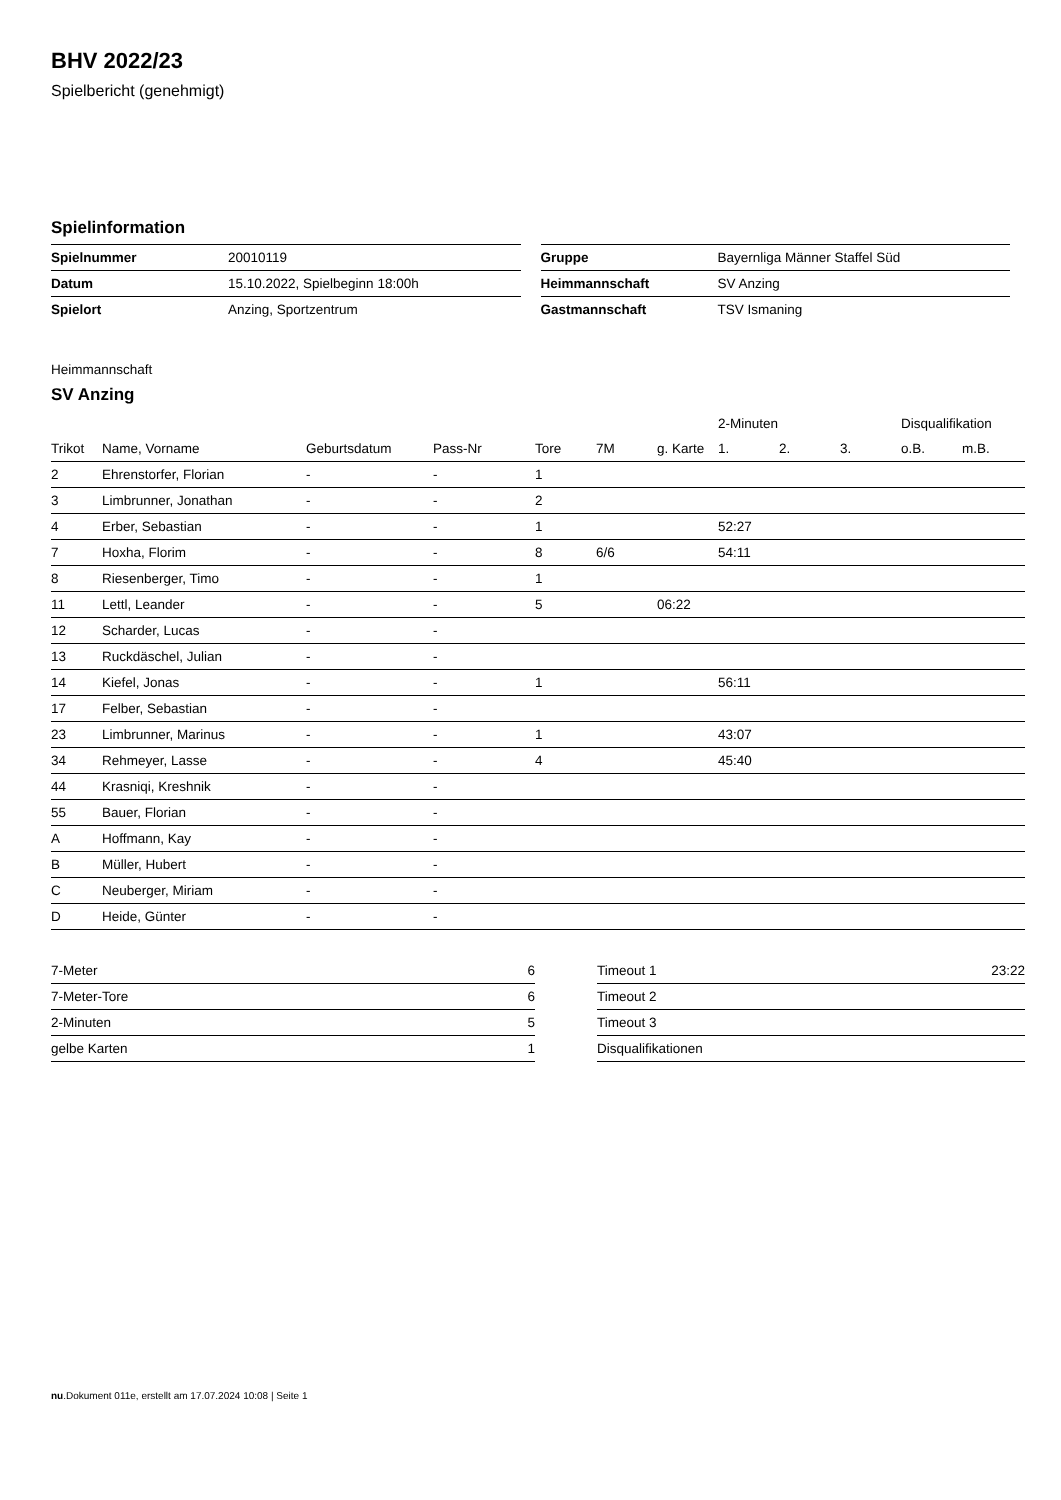BHV 2022/23
Spielbericht (genehmigt)
Spielinformation
| Spielnummer | 20010119 |
| Datum | 15.10.2022, Spielbeginn 18:00h |
| Spielort | Anzing, Sportzentrum |
| Gruppe | Bayernliga Männer Staffel Süd |
| Heimmannschaft | SV Anzing |
| Gastmannschaft | TSV Ismaning |
Heimmannschaft
SV Anzing
| | | | | | | | 2-Minuten | | | Disqualifikation | |
| --- | --- | --- | --- | --- | --- | --- | --- | --- | --- | --- | --- |
| Trikot | Name, Vorname | Geburtsdatum | Pass-Nr | Tore | 7M | g. Karte | 1. | 2. | 3. | o.B. | m.B. |
| 2 | Ehrenstorfer, Florian | - | - | 1 | | | | | | | |
| 3 | Limbrunner, Jonathan | - | - | 2 | | | | | | | |
| 4 | Erber, Sebastian | - | - | 1 | | | 52:27 | | | | |
| 7 | Hoxha, Florim | - | - | 8 | 6/6 | | 54:11 | | | | |
| 8 | Riesenberger, Timo | - | - | 1 | | | | | | | |
| 11 | Lettl, Leander | - | - | 5 | | 06:22 | | | | | |
| 12 | Scharder, Lucas | - | - | | | | | | | | |
| 13 | Ruckdäschel, Julian | - | - | | | | | | | | |
| 14 | Kiefel, Jonas | - | - | 1 | | | 56:11 | | | | |
| 17 | Felber, Sebastian | - | - | | | | | | | | |
| 23 | Limbrunner, Marinus | - | - | 1 | | | 43:07 | | | | |
| 34 | Rehmeyer, Lasse | - | - | 4 | | | 45:40 | | | | |
| 44 | Krasniqi, Kreshnik | - | - | | | | | | | | |
| 55 | Bauer, Florian | - | - | | | | | | | | |
| A | Hoffmann, Kay | - | - | | | | | | | | |
| B | Müller, Hubert | - | - | | | | | | | | |
| C | Neuberger, Miriam | - | - | | | | | | | | |
| D | Heide, Günter | - | - | | | | | | | | |
| 7-Meter | 6 |
| 7-Meter-Tore | 6 |
| 2-Minuten | 5 |
| gelbe Karten | 1 |
| Timeout 1 | 23:22 |
| Timeout 2 | |
| Timeout 3 | |
| Disqualifikationen | |
nu.Dokument 011e, erstellt am 17.07.2024 10:08 | Seite 1